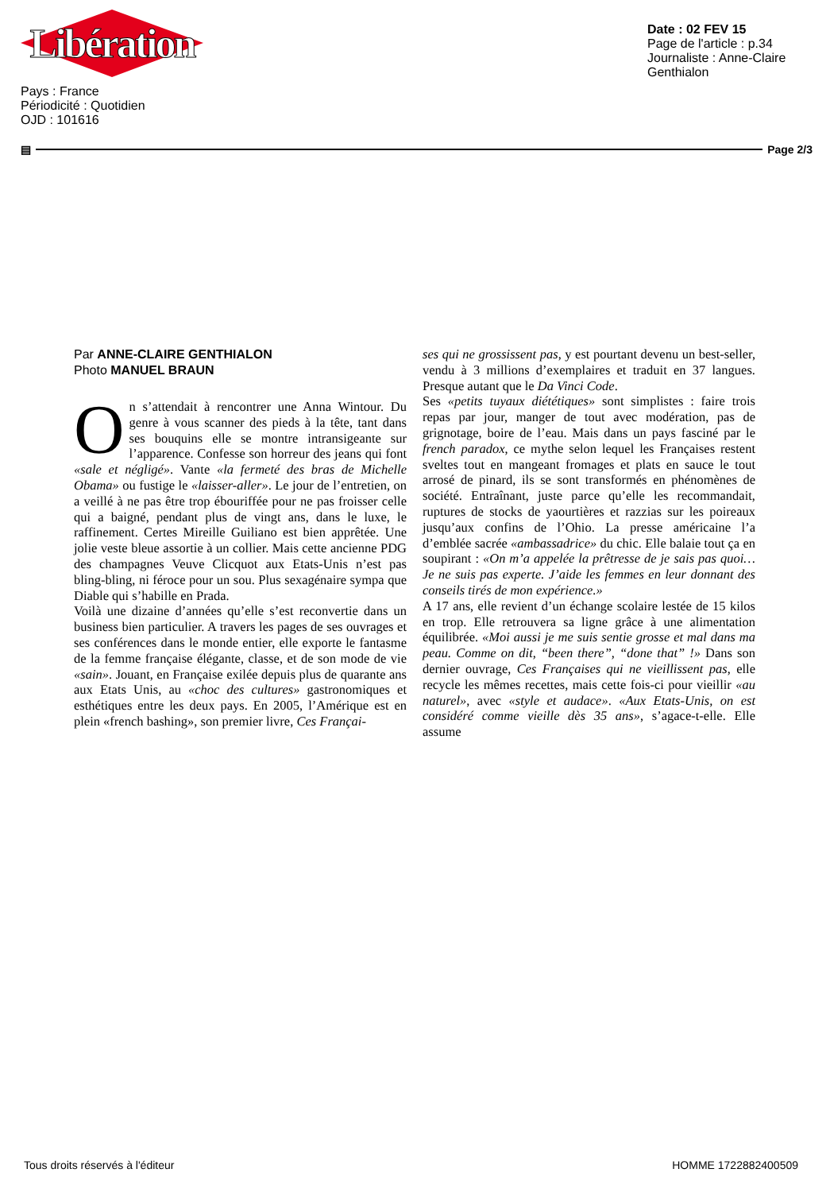Libération
Date : 02 FEV 15
Page de l'article : p.34
Journaliste : Anne-Claire Genthialon
Pays : France
Périodicité : Quotidien
OJD : 101616
▤ Page 2/3
Par ANNE-CLAIRE GENTHIALON
Photo MANUEL BRAUN
On s’attendait à rencontrer une Anna Wintour. Du genre à vous scanner des pieds à la tête, tant dans ses bouquins elle se montre intransigeante sur l’apparence. Confesse son horreur des jeans qui font «sale et négligé». Vante «la fermeté des bras de Michelle Obama» ou fustige le «laisser-aller». Le jour de l’entretien, on a veillé à ne pas être trop ébouriffée pour ne pas froisser celle qui a baigné, pendant plus de vingt ans, dans le luxe, le raffinement. Certes Mireille Guiliano est bien apprêtée. Une jolie veste bleue assortie à un collier. Mais cette ancienne PDG des champagnes Veuve Clicquot aux Etats-Unis n’est pas bling-bling, ni féroce pour un sou. Plus sexagénaire sympa que Diable qui s’habille en Prada.
Voilà une dizaine d’années qu’elle s’est reconvertie dans un business bien particulier. A travers les pages de ses ouvrages et ses conférences dans le monde entier, elle exporte le fantasme de la femme française élégante, classe, et de son mode de vie «sain». Jouant, en Française exilée depuis plus de quarante ans aux Etats Unis, au «choc des cultures» gastronomiques et esthétiques entre les deux pays. En 2005, l’Amérique est en plein «french bashing», son premier livre, Ces Françai-
ses qui ne grossissent pas, y est pourtant devenu un best-seller, vendu à 3 millions d’exemplaires et traduit en 37 langues. Presque autant que le Da Vinci Code.
Ses «petits tuyaux diététiques» sont simplistes : faire trois repas par jour, manger de tout avec modération, pas de grignotage, boire de l’eau. Mais dans un pays fasciné par le french paradox, ce mythe selon lequel les Françaises restent sveltes tout en mangeant fromages et plats en sauce le tout arrosé de pinard, ils se sont transformés en phénomènes de société. Entraînant, juste parce qu’elle les recommandait, ruptures de stocks de yaourtières et razzias sur les poireaux jusqu’aux confins de l’Ohio. La presse américaine l’a d’emblée sacrée «ambassadrice» du chic. Elle balaie tout ça en soupirant : «On m’a appelée la prêtresse de je sais pas quoi… Je ne suis pas experte. J’aide les femmes en leur donnant des conseils tirés de mon expérience.»
A 17 ans, elle revient d’un échange scolaire lestée de 15 kilos en trop. Elle retrouvera sa ligne grâce à une alimentation équilibrée. «Moi aussi je me suis sentie grosse et mal dans ma peau. Comme on dit, “been there”, “done that” !» Dans son dernier ouvrage, Ces Françaises qui ne vieillissent pas, elle recycle les mêmes recettes, mais cette fois-ci pour vieillir «au naturel», avec «style et audace». «Aux Etats-Unis, on est considéré comme vieille dès 35 ans», s’agace-t-elle. Elle assume
Tous droits réservés à l'éditeur HOMME 1722882400509